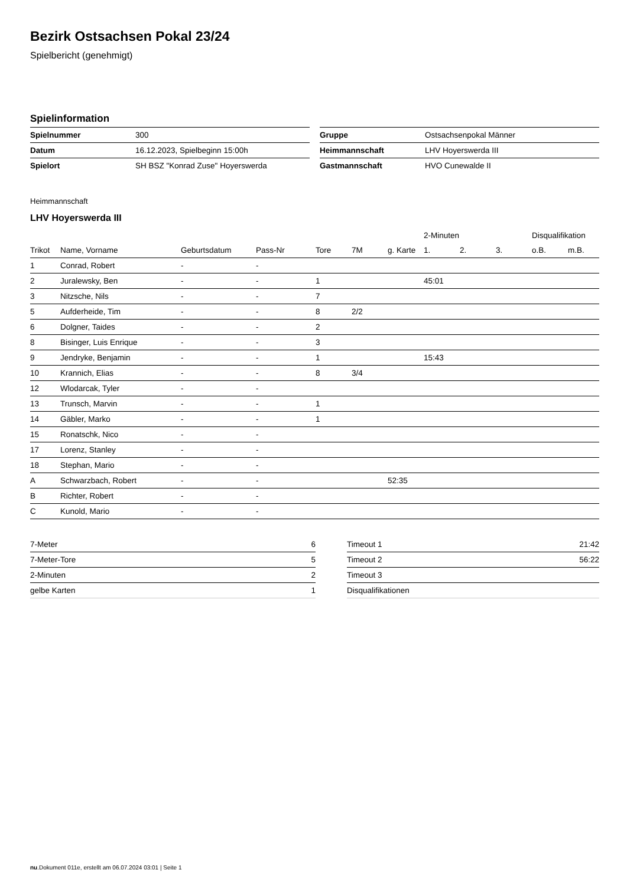Bezirk Ostsachsen Pokal 23/24
Spielbericht (genehmigt)
Spielinformation
| Spielnummer | 300 |
| Datum | 16.12.2023, Spielbeginn 15:00h |
| Spielort | SH BSZ "Konrad Zuse" Hoyerswerda |
| Gruppe | Ostsachsenpokal Männer |
| Heimmannschaft | LHV Hoyerswerda III |
| Gastmannschaft | HVO Cunewalde II |
Heimmannschaft
LHV Hoyerswerda III
| | | | | | | | 2-Minuten | | | Disqualifikation | |
| --- | --- | --- | --- | --- | --- | --- | --- | --- | --- | --- | --- |
| Trikot | Name, Vorname | Geburtsdatum | Pass-Nr | Tore | 7M | g. Karte | 1. | 2. | 3. | o.B. | m.B. |
| 1 | Conrad, Robert | - | - | | | | | | | | |
| 2 | Juralewsky, Ben | - | - | 1 | | | 45:01 | | | | |
| 3 | Nitzsche, Nils | - | - | 7 | | | | | | | |
| 5 | Aufderheide, Tim | - | - | 8 | 2/2 | | | | | | |
| 6 | Dolgner, Taides | - | - | 2 | | | | | | | |
| 8 | Bisinger, Luis Enrique | - | - | 3 | | | | | | | |
| 9 | Jendryke, Benjamin | - | - | 1 | | | 15:43 | | | | |
| 10 | Krannich, Elias | - | - | 8 | 3/4 | | | | | | |
| 12 | Wlodarcak, Tyler | - | - | | | | | | | | |
| 13 | Trunsch, Marvin | - | - | 1 | | | | | | | |
| 14 | Gäbler, Marko | - | - | 1 | | | | | | | |
| 15 | Ronatschk, Nico | - | - | | | | | | | | |
| 17 | Lorenz, Stanley | - | - | | | | | | | | |
| 18 | Stephan, Mario | - | - | | | | | | | | |
| A | Schwarzbach, Robert | - | - | | | 52:35 | | | | | |
| B | Richter, Robert | - | - | | | | | | | | |
| C | Kunold, Mario | - | - | | | | | | | | |
| 7-Meter | 6 |
| 7-Meter-Tore | 5 |
| 2-Minuten | 2 |
| gelbe Karten | 1 |
| Timeout 1 | 21:42 |
| Timeout 2 | 56:22 |
| Timeout 3 | |
| Disqualifikationen | |
nu.Dokument 011e, erstellt am 06.07.2024 03:01 | Seite 1